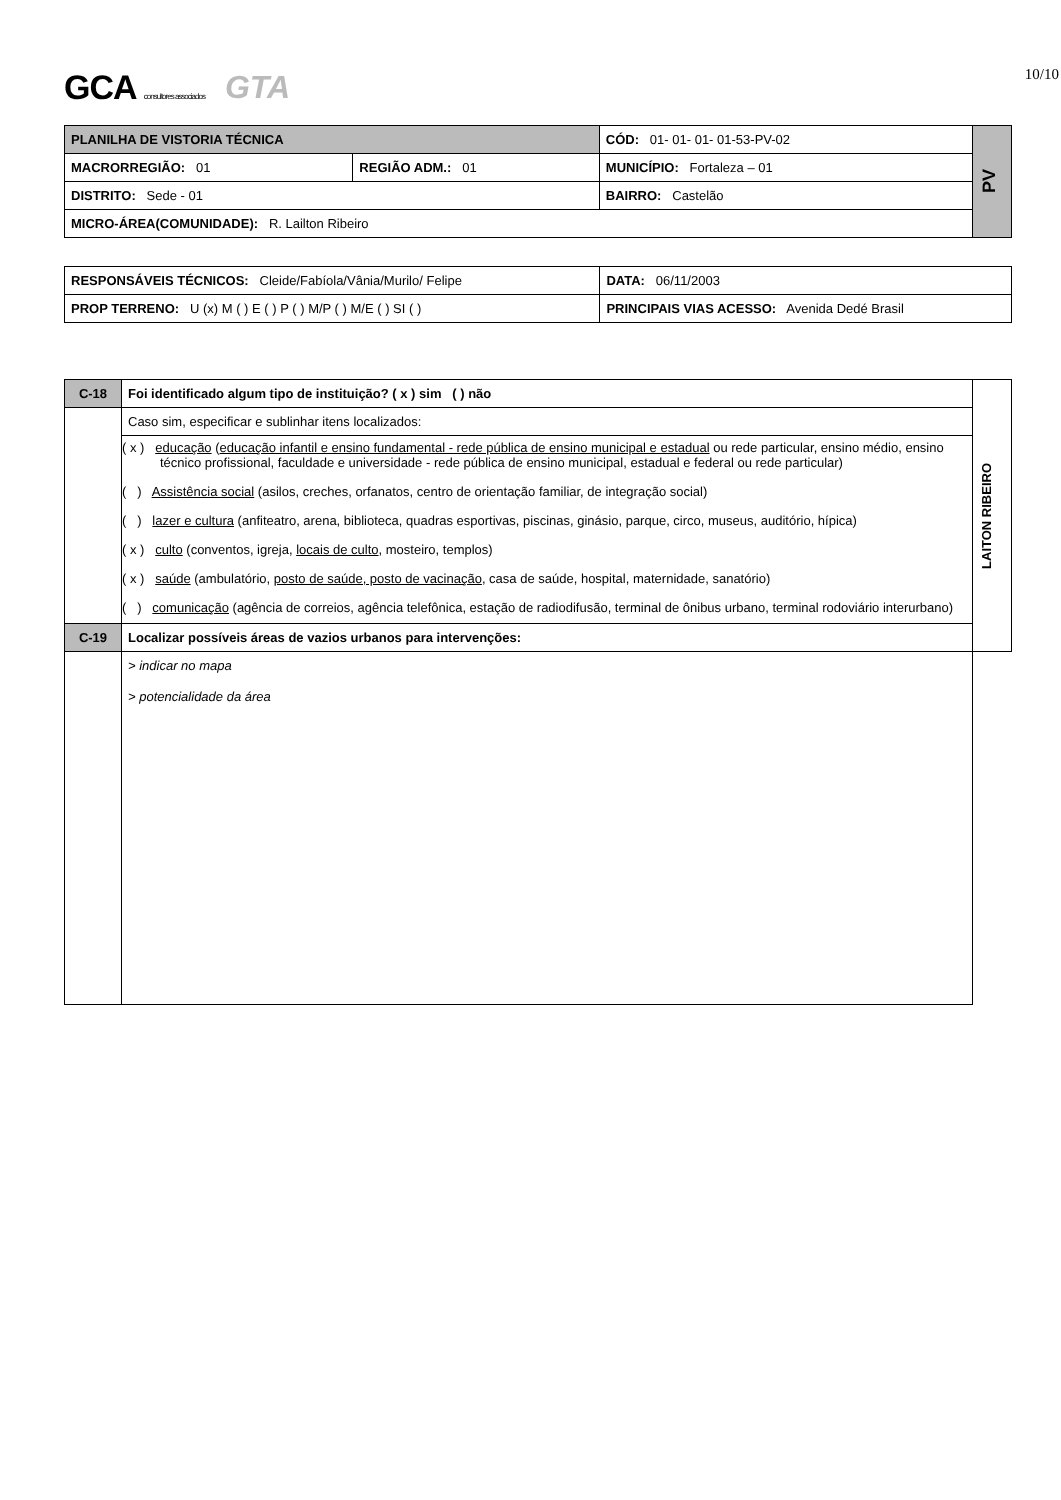10/10
GCA consultores associados GTA
| PLANILHA DE VISTORIA TÉCNICA | | CÓD: 01- 01- 01- 01-53-PV-02 | PV |
| MACRORREGIÃO: 01 | REGIÃO ADM.: 01 | MUNICÍPIO: Fortaleza – 01 | |
| DISTRITO: Sede - 01 | | BAIRRO: Castelão | |
| MICRO-ÁREA(COMUNIDADE): R. Lailton Ribeiro | | | |
| RESPONSÁVEIS TÉCNICOS: Cleide/Fabíola/Vânia/Murilo/ Felipe | | DATA: 06/11/2003 |
| PROP TERRENO: U (x) M ( ) E ( ) P ( ) M/P ( ) M/E ( ) SI ( ) | PRINCIPAIS VIAS ACESSO: Avenida Dedé Brasil | |
| C-18 | Foi identificado algum tipo de instituição? ( x ) sim ( ) não | LAITON RIBEIRO |
| | Caso sim, especificar e sublinhar itens localizados: | |
| | ( x ) educação ( educação infantil e ensino fundamental - rede pública de ensino municipal e estadual ou rede particular, ensino médio, ensino técnico profissional, faculdade e universidade - rede pública de ensino municipal, estadual e federal ou rede particular) ( ) Assistência social (asilos, creches, orfanatos, centro de orientação familiar, de integração social) ( ) lazer e cultura (anfiteatro, arena, biblioteca, quadras esportivas, piscinas, ginásio, parque, circo, museus, auditório, hípica) ( x ) culto (conventos, igreja, locais de culto , mosteiro, templos) ( x ) saúde (ambulatório, posto de saúde, posto de vacinação , casa de saúde, hospital, maternidade, sanatório) ( ) comunicação (agência de correios, agência telefônica, estação de radiodifusão, terminal de ônibus urbano, terminal rodoviário interurbano) | |
| C-19 | Localizar possíveis áreas de vazios urbanos para intervenções: | |
| | > indicar no mapa > potencialidade da área | |